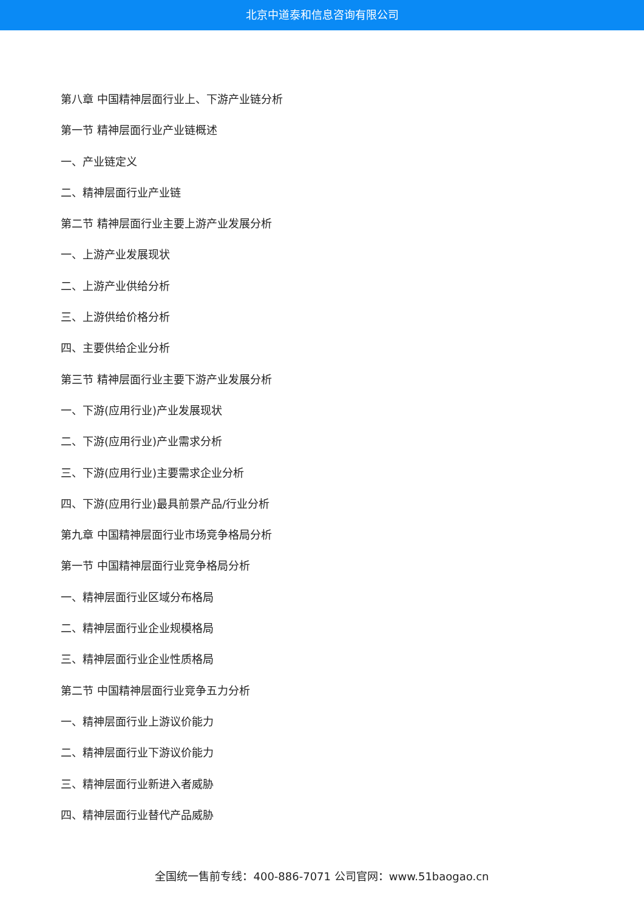北京中道泰和信息咨询有限公司
第八章 中国精神层面行业上、下游产业链分析
第一节 精神层面行业产业链概述
一、产业链定义
二、精神层面行业产业链
第二节 精神层面行业主要上游产业发展分析
一、上游产业发展现状
二、上游产业供给分析
三、上游供给价格分析
四、主要供给企业分析
第三节 精神层面行业主要下游产业发展分析
一、下游(应用行业)产业发展现状
二、下游(应用行业)产业需求分析
三、下游(应用行业)主要需求企业分析
四、下游(应用行业)最具前景产品/行业分析
第九章 中国精神层面行业市场竞争格局分析
第一节 中国精神层面行业竞争格局分析
一、精神层面行业区域分布格局
二、精神层面行业企业规模格局
三、精神层面行业企业性质格局
第二节 中国精神层面行业竞争五力分析
一、精神层面行业上游议价能力
二、精神层面行业下游议价能力
三、精神层面行业新进入者威胁
四、精神层面行业替代产品威胁
全国统一售前专线：400-886-7071 公司官网：www.51baogao.cn